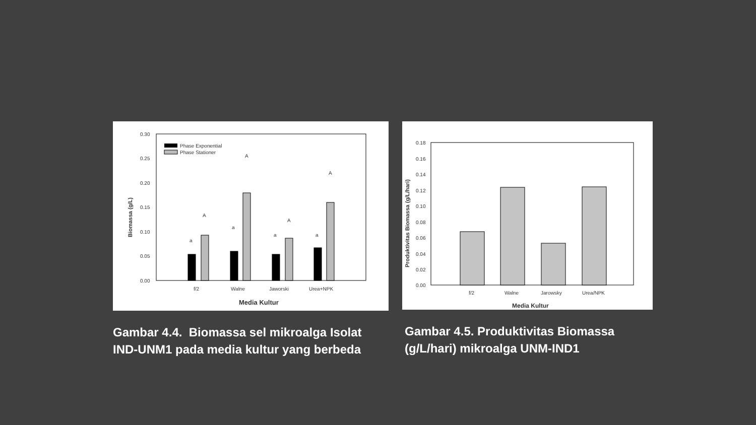0.30
0.25
0.20
0.15
0.10
0.05
0.00
Biomassa (g/L)
Phase Exponential
Phase Stationer
a
A
a
A
a
A
a
A
f/2
Walne
Jaworski
Urea+NPK
Media Kultur
Gambar 4.4. Biomassa sel mikroalga Isolat IND-UNM1 pada media kultur yang berbeda
0.18
0.16
0.14
0.12
0.10
0.08
0.06
0.04
0.02
0.00
Produktivitas Biomassa (g/L/hari)
f/2
Walne
Jarowsky
Urea/NPK
Media Kultur
Gambar 4.5. Produktivitas Biomassa (g/L/hari) mikroalga UNM-IND1